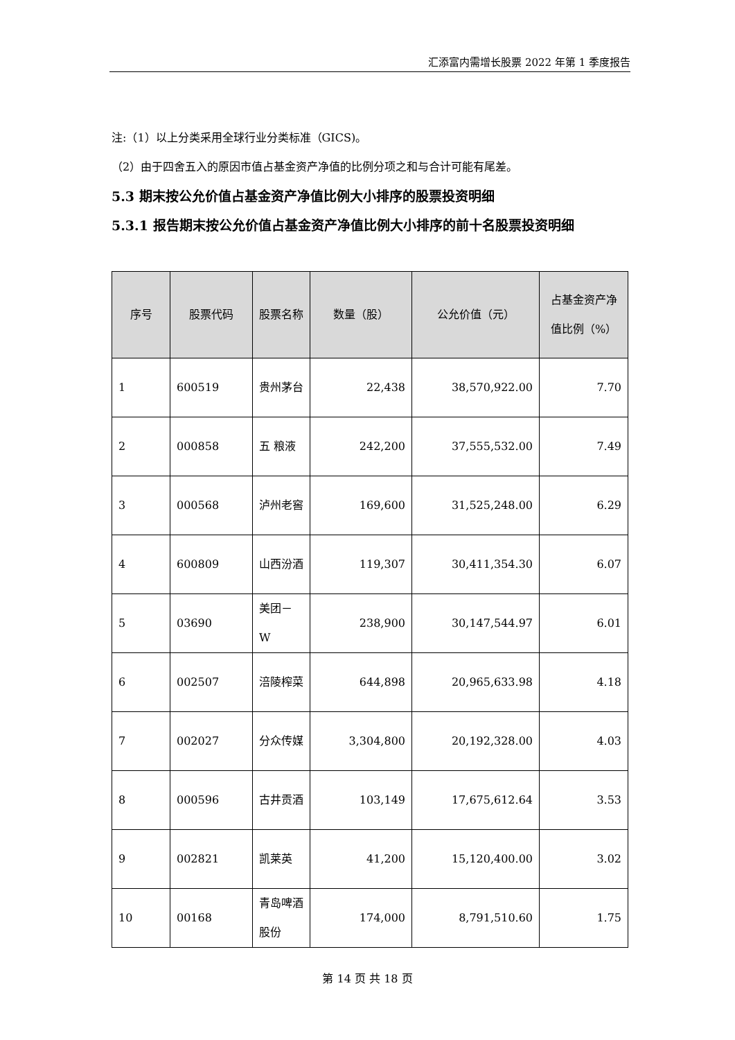汇添富内需增长股票 2022 年第 1 季度报告
注:（1）以上分类采用全球行业分类标准（GICS)。
（2）由于四舍五入的原因市值占基金资产净值的比例分项之和与合计可能有尾差。
5.3 期末按公允价值占基金资产净值比例大小排序的股票投资明细
5.3.1 报告期末按公允价值占基金资产净值比例大小排序的前十名股票投资明细
| 序号 | 股票代码 | 股票名称 | 数量（股） | 公允价值（元） | 占基金资产净值比例（%） |
| --- | --- | --- | --- | --- | --- |
| 1 | 600519 | 贵州茅台 | 22,438 | 38,570,922.00 | 7.70 |
| 2 | 000858 | 五 粮液 | 242,200 | 37,555,532.00 | 7.49 |
| 3 | 000568 | 泸州老窖 | 169,600 | 31,525,248.00 | 6.29 |
| 4 | 600809 | 山西汾酒 | 119,307 | 30,411,354.30 | 6.07 |
| 5 | 03690 | 美团－W | 238,900 | 30,147,544.97 | 6.01 |
| 6 | 002507 | 涪陵榨菜 | 644,898 | 20,965,633.98 | 4.18 |
| 7 | 002027 | 分众传媒 | 3,304,800 | 20,192,328.00 | 4.03 |
| 8 | 000596 | 古井贡酒 | 103,149 | 17,675,612.64 | 3.53 |
| 9 | 002821 | 凯莱英 | 41,200 | 15,120,400.00 | 3.02 |
| 10 | 00168 | 青岛啤酒股份 | 174,000 | 8,791,510.60 | 1.75 |
第 14 页 共 18 页